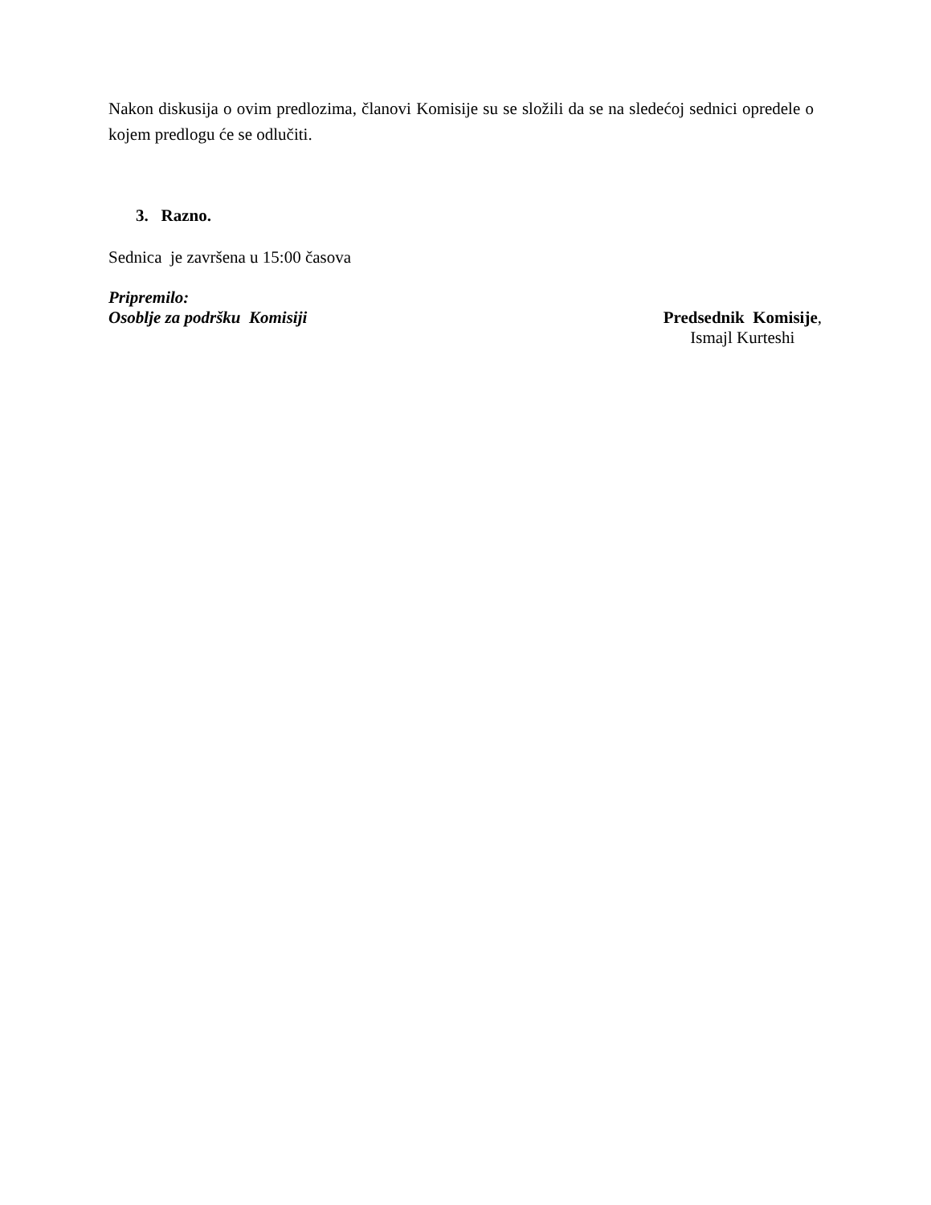Nakon diskusija o ovim predlozima, članovi Komisije su se složili da se na sledećoj sednici opredele o kojem predlogu će se odlučiti.
3. Razno.
Sednica je završena u 15:00 časova
Pripremilo:
Osoblje za podršku Komisiji
Predsednik Komisije,
Ismajl Kurteshi